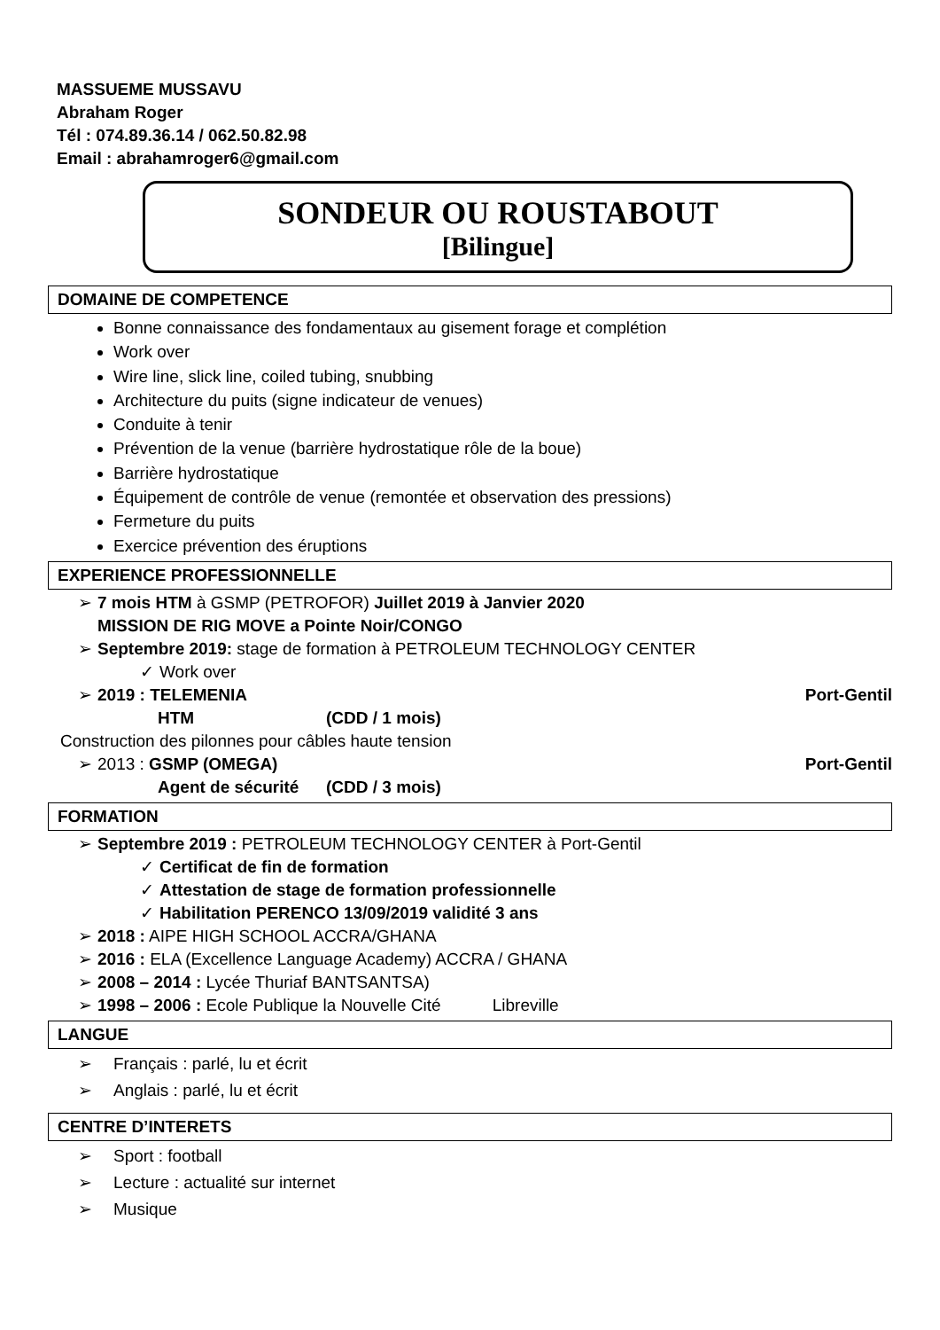MASSUEME MUSSAVU
Abraham Roger
Tél : 074.89.36.14 / 062.50.82.98
Email : abrahamroger6@gmail.com
SONDEUR OU ROUSTABOUT
[Bilingue]
DOMAINE DE COMPETENCE
Bonne connaissance des fondamentaux au gisement forage et complétion
Work over
Wire line, slick line, coiled tubing, snubbing
Architecture du puits (signe indicateur de venues)
Conduite à tenir
Prévention de la venue (barrière hydrostatique rôle de la boue)
Barrière hydrostatique
Équipement de contrôle de venue (remontée et observation des pressions)
Fermeture du puits
Exercice prévention des éruptions
EXPERIENCE PROFESSIONNELLE
➢ 7 mois HTM à GSMP (PETROFOR) Juillet 2019 à Janvier 2020
MISSION DE RIG MOVE a Pointe Noir/CONGO
➢ Septembre 2019: stage de formation à PETROLEUM TECHNOLOGY CENTER
✓ Work over
➢ 2019 : TELEMENIA Port-Gentil
HTM (CDD / 1 mois)
Construction des pilonnes pour câbles haute tension
➢ 2013 : GSMP (OMEGA) Port-Gentil
Agent de sécurité (CDD / 3 mois)
FORMATION
➢ Septembre 2019 : PETROLEUM TECHNOLOGY CENTER à Port-Gentil
✓ Certificat de fin de formation
✓ Attestation de stage de formation professionnelle
✓ Habilitation PERENCO 13/09/2019 validité 3 ans
➢ 2018 : AIPE HIGH SCHOOL ACCRA/GHANA
➢ 2016 : ELA (Excellence Language Academy) ACCRA / GHANA
➢ 2008 – 2014 : Lycée Thuriaf BANTSANTSA)
➢ 1998 – 2006 : Ecole Publique la Nouvelle Cité Libreville
LANGUE
➢ Français : parlé, lu et écrit
➢ Anglais : parlé, lu et écrit
CENTRE D’INTERETS
➢ Sport : football
➢ Lecture : actualité sur internet
➢ Musique